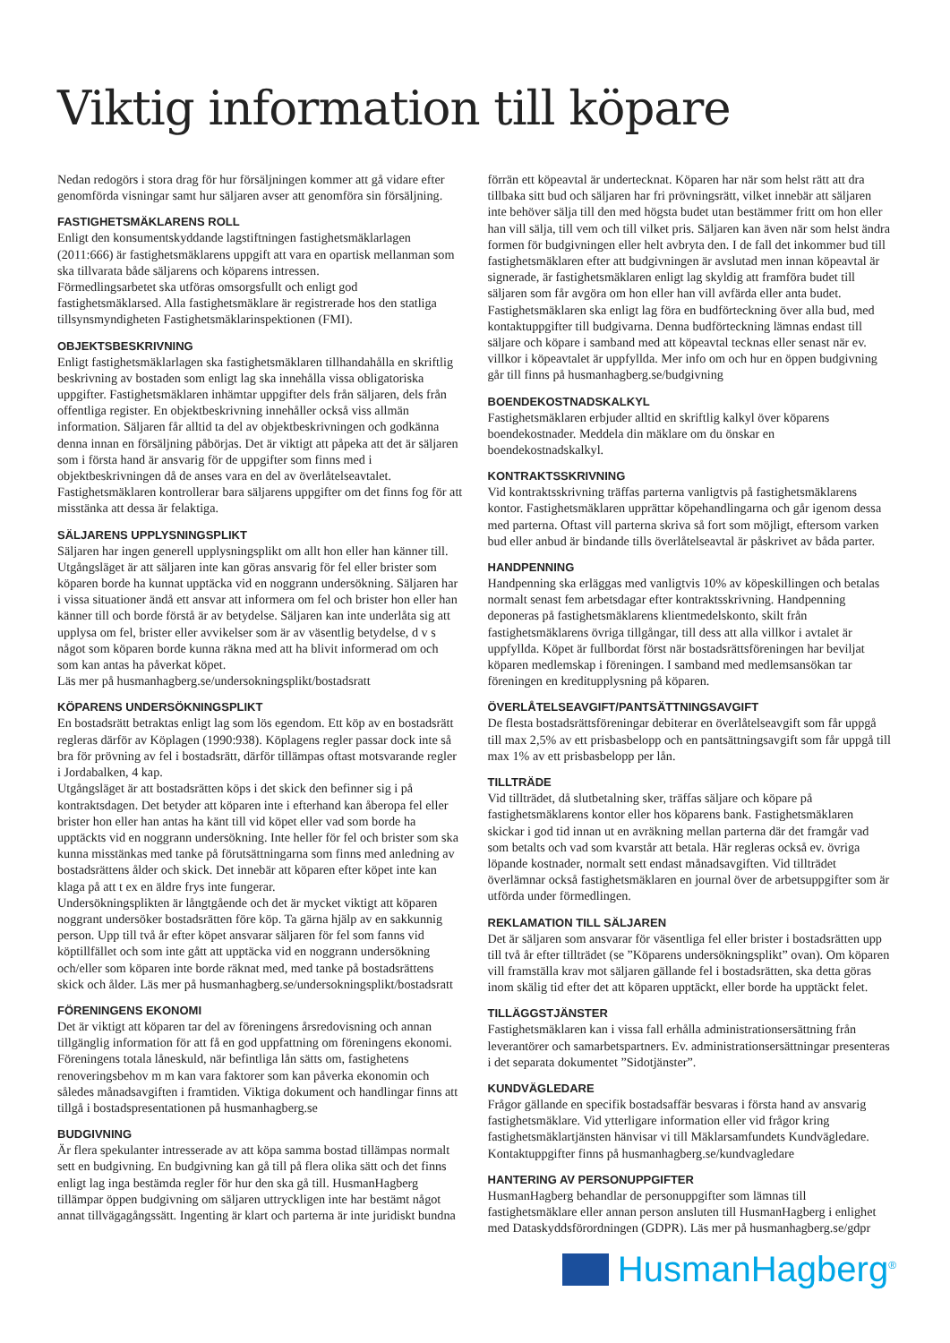Viktig information till köpare
Nedan redogörs i stora drag för hur försäljningen kommer att gå vidare efter genomförda visningar samt hur säljaren avser att genomföra sin försäljning.
FASTIGHETSMÄKLARENS ROLL
Enligt den konsumentskyddande lagstiftningen fastighetsmäklarlagen (2011:666) är fastighetsmäklarens uppgift att vara en opartisk mellanman som ska tillvarata både säljarens och köparens intressen.
Förmedlingsarbetet ska utföras omsorgsfullt och enligt god fastighetsmäklarsed. Alla fastighetsmäklare är registrerade hos den statliga tillsynsmyndigheten Fastighetsmäklarinspektionen (FMI).
OBJEKTSBESKRIVNING
Enligt fastighetsmäklarlagen ska fastighetsmäklaren tillhandahålla en skriftlig beskrivning av bostaden som enligt lag ska innehålla vissa obligatoriska uppgifter. Fastighetsmäklaren inhämtar uppgifter dels från säljaren, dels från offentliga register. En objektbeskrivning innehåller också viss allmän information. Säljaren får alltid ta del av objektbeskrivningen och godkänna denna innan en försäljning påbörjas. Det är viktigt att påpeka att det är säljaren som i första hand är ansvarig för de uppgifter som finns med i objektbeskrivningen då de anses vara en del av överlåtelseavtalet. Fastighetsmäklaren kontrollerar bara säljarens uppgifter om det finns fog för att misstänka att dessa är felaktiga.
SÄLJARENS UPPLYSNINGSPLIKT
Säljaren har ingen generell upplysningsplikt om allt hon eller han känner till. Utgångsläget är att säljaren inte kan göras ansvarig för fel eller brister som köparen borde ha kunnat upptäcka vid en noggrann undersökning. Säljaren har i vissa situationer ändå ett ansvar att informera om fel och brister hon eller han känner till och borde förstå är av betydelse. Säljaren kan inte underlåta sig att upplysa om fel, brister eller avvikelser som är av väsentlig betydelse, d v s något som köparen borde kunna räkna med att ha blivit informerad om och som kan antas ha påverkat köpet.
Läs mer på husmanhagberg.se/undersokningsplikt/bostadsratt
KÖPARENS UNDERSÖKNINGSPLIKT
En bostadsrätt betraktas enligt lag som lös egendom. Ett köp av en bostadsrätt regleras därför av Köplagen (1990:938). Köplagens regler passar dock inte så bra för prövning av fel i bostadsrätt, därför tillämpas oftast motsvarande regler i Jordabalken, 4 kap.
Utgångsläget är att bostadsrätten köps i det skick den befinner sig i på kontraktsdagen. Det betyder att köparen inte i efterhand kan åberopa fel eller brister hon eller han antas ha känt till vid köpet eller vad som borde ha upptäckts vid en noggrann undersökning. Inte heller för fel och brister som ska kunna misstänkas med tanke på förutsättningarna som finns med anledning av bostadsrättens ålder och skick. Det innebär att köparen efter köpet inte kan klaga på att t ex en äldre frys inte fungerar.
Undersökningsplikten är långtgående och det är mycket viktigt att köparen noggrant undersöker bostadsrätten före köp. Ta gärna hjälp av en sakkunnig person. Upp till två år efter köpet ansvarar säljaren för fel som fanns vid köptillfället och som inte gått att upptäcka vid en noggrann undersökning och/eller som köparen inte borde räknat med, med tanke på bostadsrättens skick och ålder. Läs mer på husmanhagberg.se/undersokningsplikt/bostadsratt
FÖRENINGENS EKONOMI
Det är viktigt att köparen tar del av föreningens årsredovisning och annan tillgänglig information för att få en god uppfattning om föreningens ekonomi. Föreningens totala låneskuld, när befintliga lån sätts om, fastighetens renoveringsbehov m m kan vara faktorer som kan påverka ekonomin och således månadsavgiften i framtiden. Viktiga dokument och handlingar finns att tillgå i bostadspresentationen på husmanhagberg.se
BUDGIVNING
Är flera spekulanter intresserade av att köpa samma bostad tillämpas normalt sett en budgivning. En budgivning kan gå till på flera olika sätt och det finns enligt lag inga bestämda regler för hur den ska gå till. HusmanHagberg tillämpar öppen budgivning om säljaren uttryckligen inte har bestämt något annat tillvägagångssätt. Ingenting är klart och parterna är inte juridiskt bundna förrän ett köpeavtal är undertecknat. Köparen har när som helst rätt att dra tillbaka sitt bud och säljaren har fri prövningsrätt, vilket innebär att säljaren inte behöver sälja till den med högsta budet utan bestämmer fritt om hon eller han vill sälja, till vem och till vilket pris. Säljaren kan även när som helst ändra formen för budgivningen eller helt avbryta den. I de fall det inkommer bud till fastighetsmäklaren efter att budgivningen är avslutad men innan köpeavtal är signerade, är fastighetsmäklaren enligt lag skyldig att framföra budet till säljaren som får avgöra om hon eller han vill avfärda eller anta budet.
Fastighetsmäklaren ska enligt lag föra en budförteckning över alla bud, med kontaktuppgifter till budgivarna. Denna budförteckning lämnas endast till säljare och köpare i samband med att köpeavtal tecknas eller senast när ev. villkor i köpeavtalet är uppfyllda. Mer info om och hur en öppen budgivning går till finns på husmanhagberg.se/budgivning
BOENDEKOSTNADSKALKYL
Fastighetsmäklaren erbjuder alltid en skriftlig kalkyl över köparens boendekostnader. Meddela din mäklare om du önskar en boendekostnadskalkyl.
KONTRAKTSSKRIVNING
Vid kontraktsskrivning träffas parterna vanligtvis på fastighetsmäklarens kontor. Fastighetsmäklaren upprättar köpehandlingarna och går igenom dessa med parterna. Oftast vill parterna skriva så fort som möjligt, eftersom varken bud eller anbud är bindande tills överlåtelseavtal är påskrivet av båda parter.
HANDPENNING
Handpenning ska erläggas med vanligtvis 10% av köpeskillingen och betalas normalt senast fem arbetsdagar efter kontraktsskrivning. Handpenning deponeras på fastighetsmäklarens klientmedelskonto, skilt från fastighetsmäklarens övriga tillgångar, till dess att alla villkor i avtalet är uppfyllda. Köpet är fullbordat först när bostadsrättsföreningen har beviljat köparen medlemskap i föreningen. I samband med medlemsansökan tar föreningen en kreditupplysning på köparen.
ÖVERLÅTELSEAVGIFT/PANTSÄTTNINGSAVGIFT
De flesta bostadsrättsföreningar debiterar en överlåtelseavgift som får uppgå till max 2,5% av ett prisbasbelopp och en pantsättningsavgift som får uppgå till max 1% av ett prisbasbelopp per lån.
TILLTRÄDE
Vid tillträdet, då slutbetalning sker, träffas säljare och köpare på fastighetsmäklarens kontor eller hos köparens bank. Fastighetsmäklaren skickar i god tid innan ut en avräkning mellan parterna där det framgår vad som betalts och vad som kvarstår att betala. Här regleras också ev. övriga löpande kostnader, normalt sett endast månadsavgiften. Vid tillträdet överlämnar också fastighetsmäklaren en journal över de arbetsuppgifter som är utförda under förmedlingen.
REKLAMATION TILL SÄLJAREN
Det är säljaren som ansvarar för väsentliga fel eller brister i bostadsrätten upp till två år efter tillträdet (se ”Köparens undersökningsplikt” ovan). Om köparen vill framställa krav mot säljaren gällande fel i bostadsrätten, ska detta göras inom skälig tid efter det att köparen upptäckt, eller borde ha upptäckt felet.
TILLÄGGSTJÄNSTER
Fastighetsmäklaren kan i vissa fall erhålla administrationsersättning från leverantörer och samarbetspartners. Ev. administrationsersättningar presenteras i det separata dokumentet ”Sidotjänster”.
KUNDVÄGLEDARE
Frågor gällande en specifik bostadsaffär besvaras i första hand av ansvarig fastighetsmäklare. Vid ytterligare information eller vid frågor kring fastighetsmäklartjänsten hänvisar vi till Mäklarsamfundets Kundvägledare. Kontaktuppgifter finns på husmanhagberg.se/kundvagledare
HANTERING AV PERSONUPPGIFTER
HusmanHagberg behandlar de personuppgifter som lämnas till fastighetsmäklare eller annan person ansluten till HusmanHagberg i enlighet med Dataskyddsförordningen (GDPR). Läs mer på husmanhagberg.se/gdpr
HusmanHagberg<sup>®</sup>